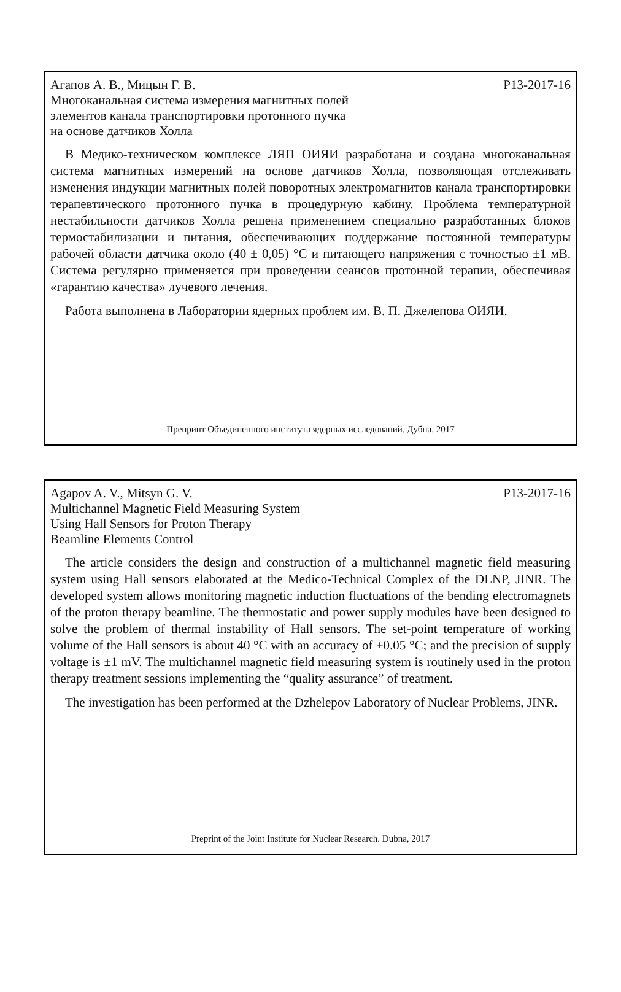Агапов А. В., Мицын Г. В. Р13-2017-16
Многоканальная система измерения магнитных полей
элементов канала транспортировки протонного пучка
на основе датчиков Холла
В Медико-техническом комплексе ЛЯП ОИЯИ разработана и создана многоканальная система магнитных измерений на основе датчиков Холла, позволяющая отслеживать изменения индукции магнитных полей поворотных электромагнитов канала транспортировки терапевтического протонного пучка в процедурную кабину. Проблема температурной нестабильности датчиков Холла решена применением специально разработанных блоков термостабилизации и питания, обеспечивающих поддержание постоянной температуры рабочей области датчика около (40 ± 0,05) °C и питающего напряжения с точностью ±1 мВ. Система регулярно применяется при проведении сеансов протонной терапии, обеспечивая «гарантию качества» лучевого лечения.
Работа выполнена в Лаборатории ядерных проблем им. В. П. Джелепова ОИЯИ.
Препринт Объединенного института ядерных исследований. Дубна, 2017
Agapov A. V., Mitsyn G. V. P13-2017-16
Multichannel Magnetic Field Measuring System
Using Hall Sensors for Proton Therapy
Beamline Elements Control
The article considers the design and construction of a multichannel magnetic field measuring system using Hall sensors elaborated at the Medico-Technical Complex of the DLNP, JINR. The developed system allows monitoring magnetic induction fluctuations of the bending electromagnets of the proton therapy beamline. The thermostatic and power supply modules have been designed to solve the problem of thermal instability of Hall sensors. The set-point temperature of working volume of the Hall sensors is about 40 °C with an accuracy of ±0.05 °C; and the precision of supply voltage is ±1 mV. The multichannel magnetic field measuring system is routinely used in the proton therapy treatment sessions implementing the “quality assurance” of treatment.
The investigation has been performed at the Dzhelepov Laboratory of Nuclear Problems, JINR.
Preprint of the Joint Institute for Nuclear Research. Dubna, 2017